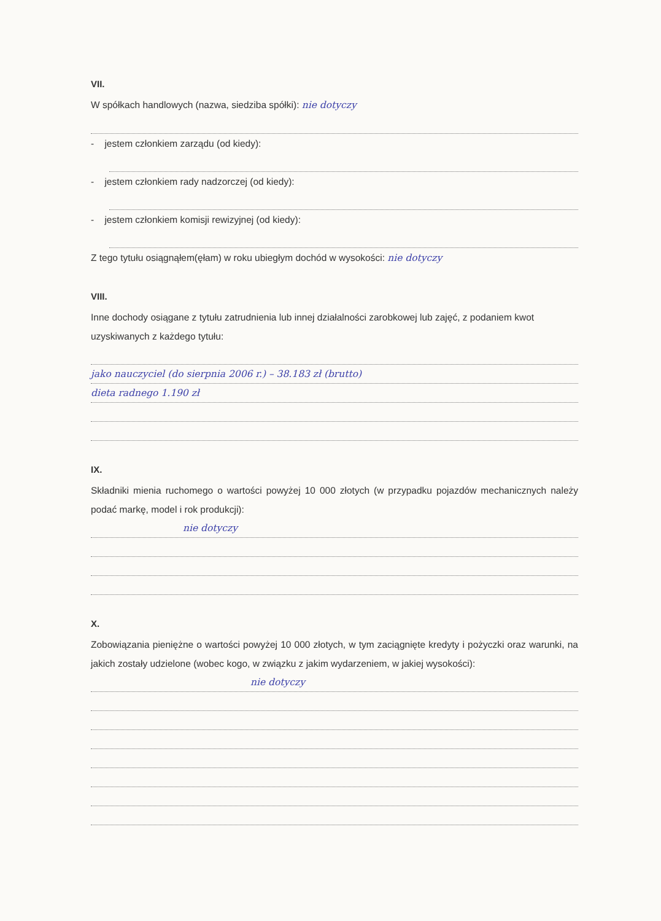VII.
W spółkach handlowych (nazwa, siedziba spółki): nie dotyczy
- jestem członkiem zarządu (od kiedy):
- jestem członkiem rady nadzorczej (od kiedy):
- jestem członkiem komisji rewizyjnej (od kiedy):
Z tego tytułu osiągnąłem(ęłam) w roku ubiegłym dochód w wysokości: nie dotyczy
VIII.
Inne dochody osiągane z tytułu zatrudnienia lub innej działalności zarobkowej lub zajęć, z podaniem kwot uzyskiwanych z każdego tytułu:
jako nauczyciel (do sierpnia 2006 r.) – 38.183 zł (brutto)
dieta radnego 1.190 zł
IX.
Składniki mienia ruchomego o wartości powyżej 10 000 złotych (w przypadku pojazdów mechanicznych należy podać markę, model i rok produkcji):
nie dotyczy
X.
Zobowiązania pieniężne o wartości powyżej 10 000 złotych, w tym zaciągnięte kredyty i pożyczki oraz warunki, na jakich zostały udzielone (wobec kogo, w związku z jakim wydarzeniem, w jakiej wysokości):
nie dotyczy